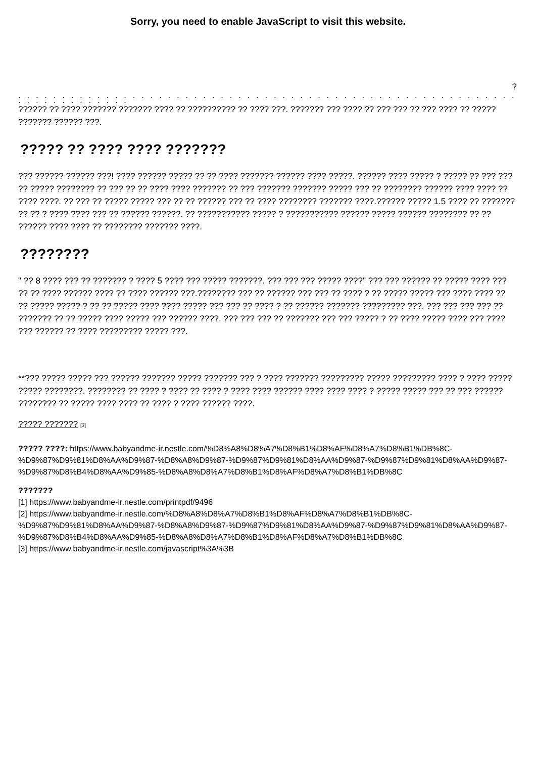Sorry, you need to enable JavaScript to visit this website.
?
. . . . . . . . . . . . . . . . . . . . . . . . . . . . . . . . . . . . . . . . . . . . . . . . . . . . . . . . . . . . . . . . . . . . . .
?????? ?? ???? ??????? ??????? ???? ?? ?????????? ?? ???? ???. ??????? ??? ???? ?? ??? ??? ?? ??? ???? ?? ????? ??????? ?????? ???.
????? ?? ???? ???? ???????
??? ?????? ?????? ???! ???? ?????? ????? ?? ?? ???? ??????? ?????? ???? ?????. ?????? ???? ????? ? ????? ?? ??? ??? ?? ????? ???????? ?? ??? ?? ?? ???? ???? ??????? ?? ??? ??????? ??????? ????? ??? ?? ???????? ?????? ???? ???? ?? ???? ????. ?? ??? ?? ????? ????? ??? ?? ?? ?????? ??? ?? ???? ???????? ??????? ????.?????? ????? 1.5 ???? ?? ??????? ?? ?? ? ???? ???? ??? ?? ?????? ??????. ?? ??????????? ????? ? ??????????? ?????? ????? ?????? ???????? ?? ?? ?????? ???? ???? ?? ???????? ??????? ????.
????????
" ?? 8 ???? ??? ?? ??????? ? ???? 5 ???? ??? ????? ???????. ??? ??? ??? ????? ????" ??? ??? ?????? ?? ????? ???? ??? ?? ?? ???? ?????? ???? ?? ???? ?????? ???.???????? ??? ?? ?????? ??? ??? ?? ???? ? ?? ????? ????? ??? ???? ???? ?? ?? ????? ????? ? ?? ?? ????? ???? ???? ????? ??? ??? ?? ???? ? ?? ?????? ??????? ????????? ???. ??? ??? ??? ??? ?? ??????? ?? ?? ????? ???? ????? ??? ?????? ????. ??? ??? ??? ?? ??????? ??? ??? ????? ? ?? ???? ????? ???? ??? ???? ??? ?????? ?? ???? ????????? ????? ???.
**??? ????? ????? ??? ?????? ??????? ????? ??????? ??? ? ???? ??????? ????????? ????? ????????? ???? ? ???? ????? ????? ????????. ???????? ?? ???? ? ???? ?? ???? ? ???? ???? ?????? ???? ???? ???? ? ????? ????? ??? ?? ??? ?????? ???????? ?? ????? ???? ???? ?? ???? ? ???? ?????? ????.
????? ??????? [3]
????? ????: https://www.babyandme-ir.nestle.com/%D8%A8%D8%A7%D8%B1%D8%AF%D8%A7%D8%B1%DB%8C-%D9%87%D9%81%D8%AA%D9%87-%D8%A8%D9%87-%D9%87%D9%81%D8%AA%D9%87-%D9%87%D9%81%D8%AA%D9%87-%D9%87%D8%B4%D8%AA%D9%85-%D8%A8%D8%A7%D8%B1%D8%AF%D8%A7%D8%B1%DB%8C
???????
[1] https://www.babyandme-ir.nestle.com/printpdf/9496
[2] https://www.babyandme-ir.nestle.com/%D8%A8%D8%A7%D8%B1%D8%AF%D8%A7%D8%B1%DB%8C-%D9%87%D9%81%D8%AA%D9%87-%D8%A8%D9%87-%D9%87%D9%81%D8%AA%D9%87-%D9%87%D9%81%D8%AA%D9%87-%D9%87%D8%B4%D8%AA%D9%85-%D8%A8%D8%A7%D8%B1%D8%AF%D8%A7%D8%B1%DB%8C
[3] https://www.babyandme-ir.nestle.com/javascript%3A%3B